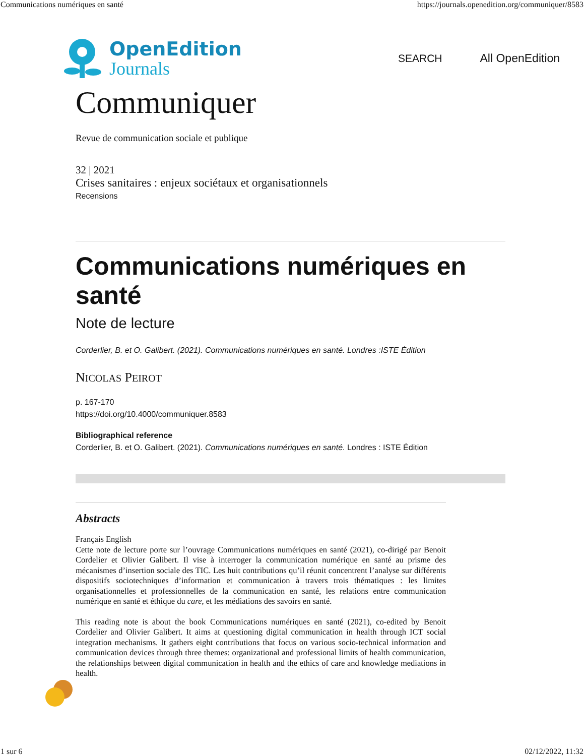Communications numériques en santé https://journals.openedition.org/communiquer/8583
OpenEdition
Journals
SEARCH All OpenEdition
Communiquer
Revue de communication sociale et publique
32 | 2021
Crises sanitaires : enjeux sociétaux et organisationnels
Recensions
Communications numériques en santé
Note de lecture
Corderlier, B. et O. Galibert. (2021). Communications numériques en santé. Londres :ISTE Édition
NICOLAS PEIROT
p. 167-170
https://doi.org/10.4000/communiquer.8583
Bibliographical reference
Corderlier, B. et O. Galibert. (2021). Communications numériques en santé. Londres : ISTE Édition
Abstracts
Français English
Cette note de lecture porte sur l’ouvrage Communications numériques en santé (2021), co-dirigé par Benoit Cordelier et Olivier Galibert. Il vise à interroger la communication numérique en santé au prisme des mécanismes d’insertion sociale des TIC. Les huit contributions qu’il réunit concentrent l’analyse sur différents dispositifs sociotechniques d’information et communication à travers trois thématiques : les limites organisationnelles et professionnelles de la communication en santé, les relations entre communication numérique en santé et éthique du care, et les médiations des savoirs en santé.
This reading note is about the book Communications numériques en santé (2021), co-edited by Benoit Cordelier and Olivier Galibert. It aims at questioning digital communication in health through ICT social integration mechanisms. It gathers eight contributions that focus on various socio-technical information and communication devices through three themes: organizational and professional limits of health communication, the relationships between digital communication in health and the ethics of care and knowledge mediations in health.
1 sur 6 02/12/2022, 11:32